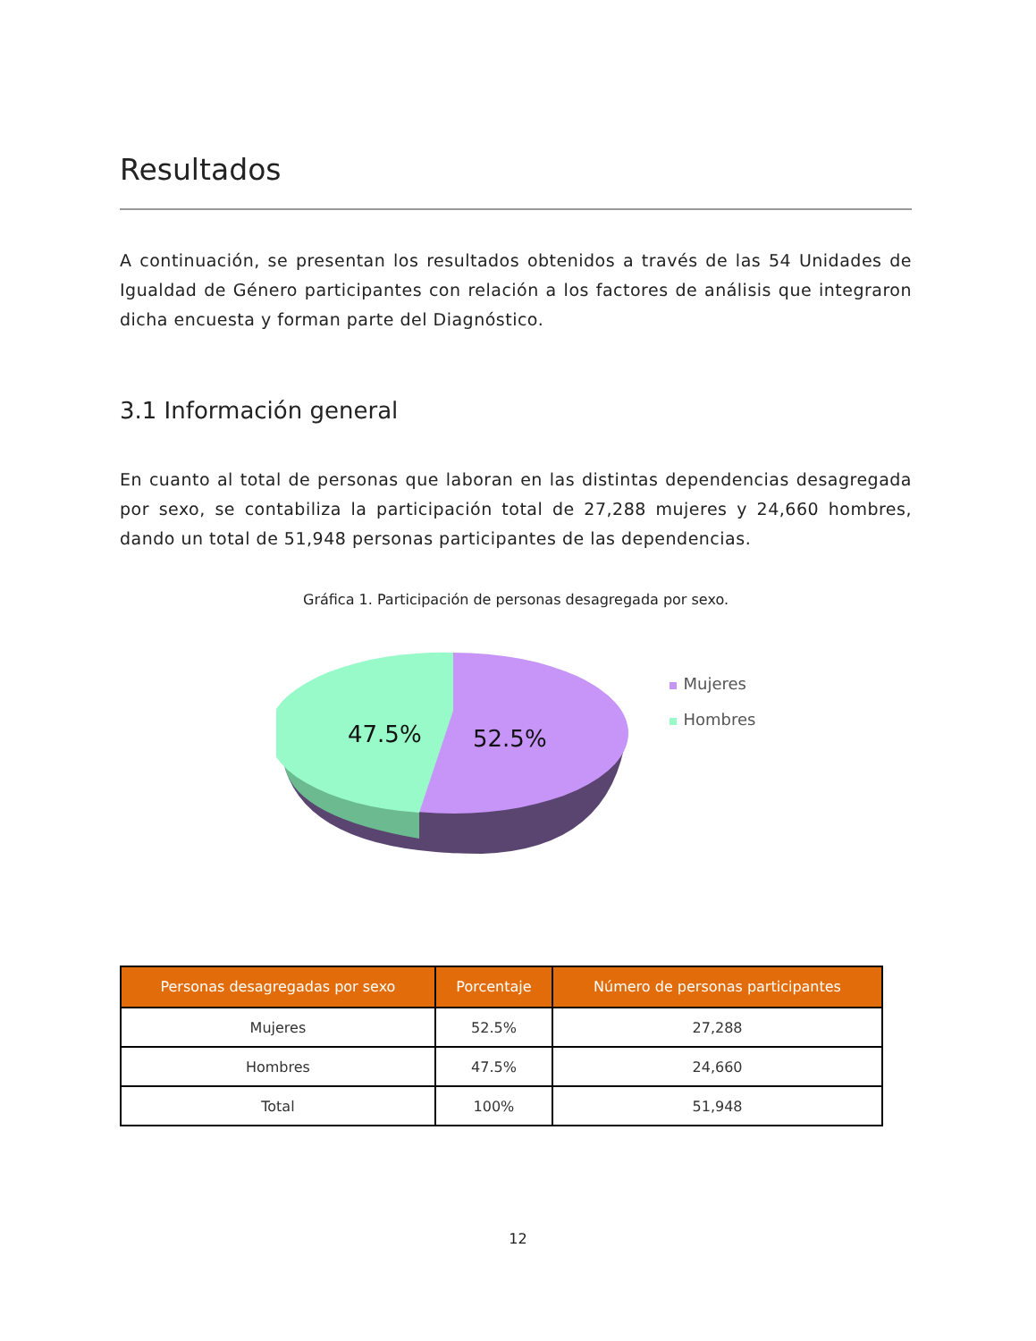Resultados
A continuación, se presentan los resultados obtenidos a través de las 54 Unidades de Igualdad de Género participantes con relación a los factores de análisis que integraron dicha encuesta y forman parte del Diagnóstico.
3.1 Información general
En cuanto al total de personas que laboran en las distintas dependencias desagregada por sexo, se contabiliza la participación total de 27,288 mujeres y 24,660 hombres, dando un total de 51,948 personas participantes de las dependencias.
Gráfica 1. Participación de personas desagregada por sexo.
47.5%
52.5%
Mujeres
Hombres
| Personas desagregadas por sexo | Porcentaje | Número de personas participantes |
| --- | --- | --- |
| Mujeres | 52.5% | 27,288 |
| Hombres | 47.5% | 24,660 |
| Total | 100% | 51,948 |
12